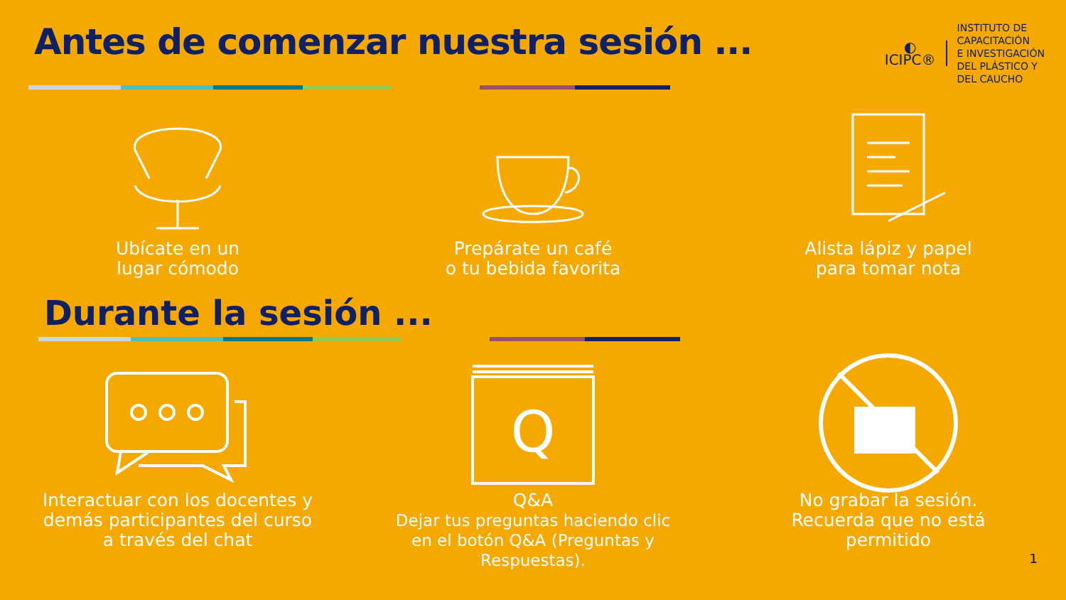Antes de comenzar nuestra sesión ...
◐
ICIPC®
INSTITUTO DE
CAPACITACIÓN
E INVESTIGACIÓN
DEL PLÁSTICO Y
DEL CAUCHO
Ubícate en un
lugar cómodo
Prepárate un café
o tu bebida favorita
Alista lápiz y papel
para tomar nota
Durante la sesión ...
Interactuar con los docentes y demás participantes del curso a través del chat
Q
Q&A
Dejar tus preguntas haciendo clic en el botón Q&A (Preguntas y Respuestas).
No grabar la sesión.
Recuerda que no está permitido
1